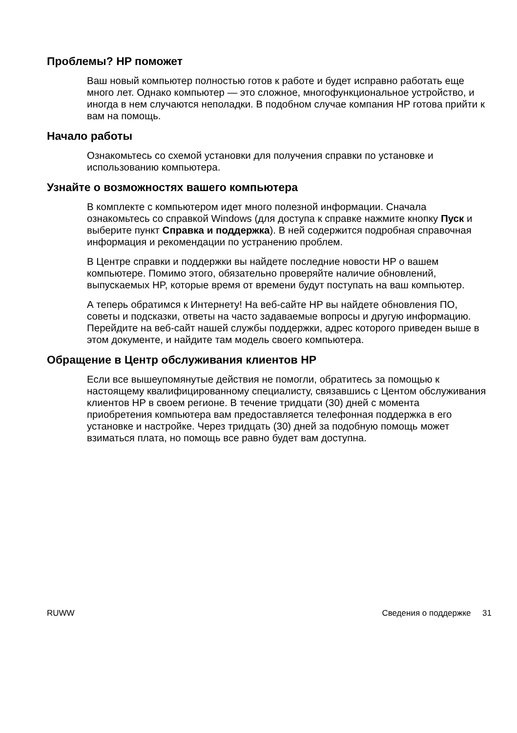Проблемы? HP поможет
Ваш новый компьютер полностью готов к работе и будет исправно работать еще много лет. Однако компьютер — это сложное, многофункциональное устройство, и иногда в нем случаются неполадки. В подобном случае компания HP готова прийти к вам на помощь.
Начало работы
Ознакомьтесь со схемой установки для получения справки по установке и использованию компьютера.
Узнайте о возможностях вашего компьютера
В комплекте с компьютером идет много полезной информации. Сначала ознакомьтесь со справкой Windows (для доступа к справке нажмите кнопку Пуск и выберите пункт Справка и поддержка). В ней содержится подробная справочная информация и рекомендации по устранению проблем.
В Центре справки и поддержки вы найдете последние новости HP о вашем компьютере. Помимо этого, обязательно проверяйте наличие обновлений, выпускаемых HP, которые время от времени будут поступать на ваш компьютер.
А теперь обратимся к Интернету! На веб-сайте HP вы найдете обновления ПО, советы и подсказки, ответы на часто задаваемые вопросы и другую информацию. Перейдите на веб-сайт нашей службы поддержки, адрес которого приведен выше в этом документе, и найдите там модель своего компьютера.
Обращение в Центр обслуживания клиентов HP
Если все вышеупомянутые действия не помогли, обратитесь за помощью к настоящему квалифицированному специалисту, связавшись с Центом обслуживания клиентов HP в своем регионе. В течение тридцати (30) дней с момента приобретения компьютера вам предоставляется телефонная поддержка в его установке и настройке. Через тридцать (30) дней за подобную помощь может взиматься плата, но помощь все равно будет вам доступна.
RUWW Сведения о поддержке 31